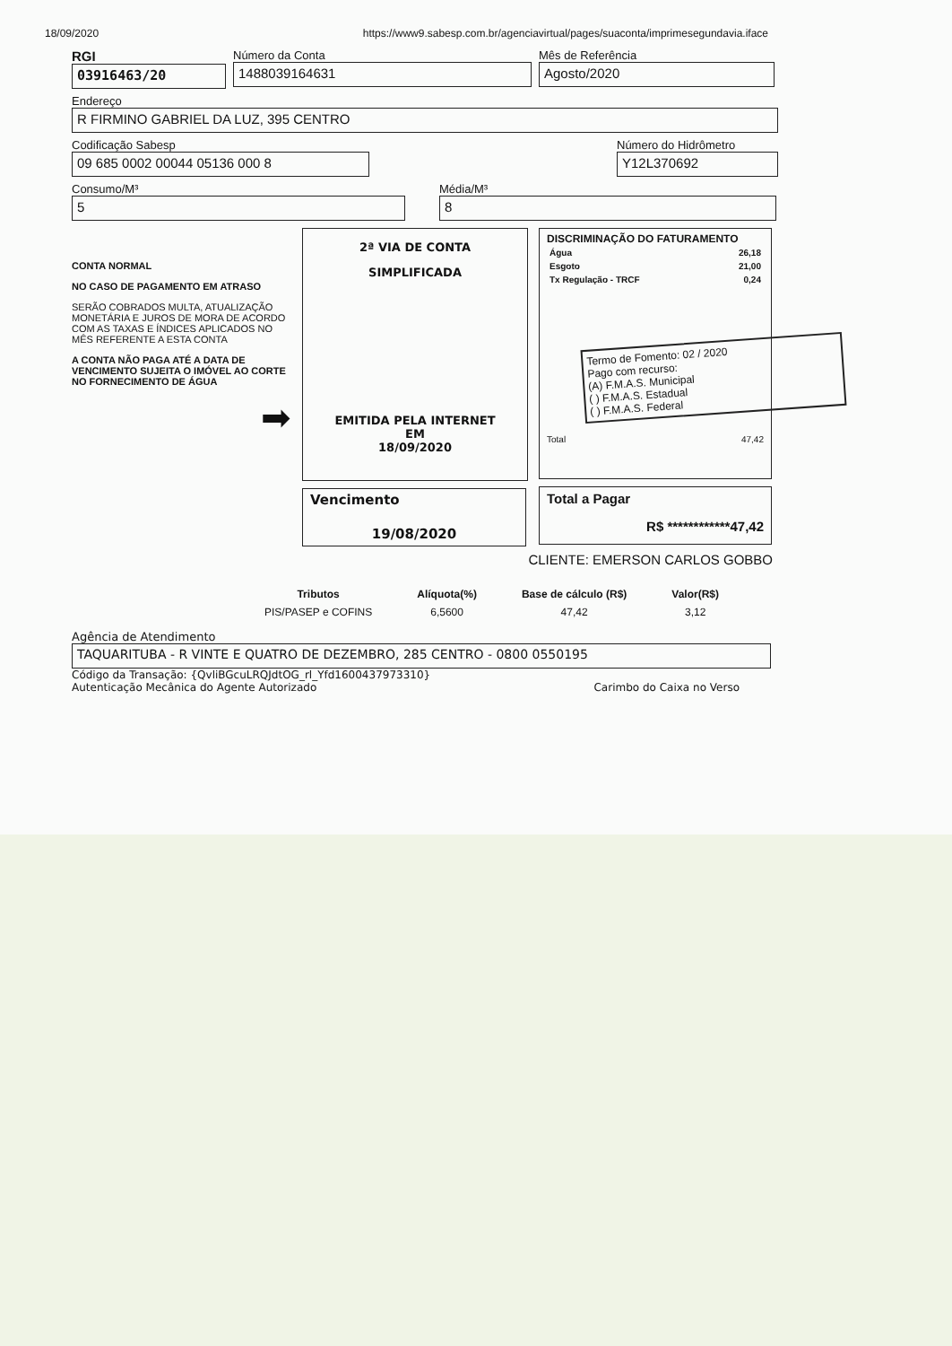18/09/2020 https://www9.sabesp.com.br/agenciavirtual/pages/suaconta/imprimesegundavia.iface
RGI
03916463/20
Número da Conta
1488039164631
Mês de Referência
Agosto/2020
Endereço
R FIRMINO GABRIEL DA LUZ, 395 CENTRO
Codificação Sabesp
09 685 0002 00044 05136 000 8
Número do Hidrômetro
Y12L370692
Consumo/M³
5
Média/M³
8
CONTA NORMAL
NO CASO DE PAGAMENTO EM ATRASO
SERÃO COBRADOS MULTA, ATUALIZAÇÃO MONETÁRIA E JUROS DE MORA DE ACORDO COM AS TAXAS E ÍNDICES APLICADOS NO MÊS REFERENTE A ESTA CONTA
A CONTA NÃO PAGA ATÉ A DATA DE VENCIMENTO SUJEITA O IMÓVEL AO CORTE NO FORNECIMENTO DE ÁGUA
➡
2ª VIA DE CONTA
SIMPLIFICADA
EMITIDA PELA INTERNET
EM
18/09/2020
Vencimento
19/08/2020
DISCRIMINAÇÃO DO FATURAMENTO
| Água | 26,18 |
| Esgoto | 21,00 |
| Tx Regulação - TRCF | 0,24 |
Termo de Fomento: 02 / 2020
Pago com recurso:
(A) F.M.A.S. Municipal
( ) F.M.A.S. Estadual
( ) F.M.A.S. Federal
Total 47,42
Total a Pagar
R$ ************47,42
CLIENTE: EMERSON CARLOS GOBBO
| Tributos | Alíquota(%) | Base de cálculo (R$) | Valor(R$) |
| --- | --- | --- | --- |
| PIS/PASEP e COFINS | 6,5600 | 47,42 | 3,12 |
Agência de Atendimento
TAQUARITUBA - R VINTE E QUATRO DE DEZEMBRO, 285 CENTRO - 0800 0550195
Código da Transação: {QvliBGcuLRQJdtOG_rl_Yfd1600437973310}
Autenticação Mecânica do Agente Autorizado Carimbo do Caixa no Verso